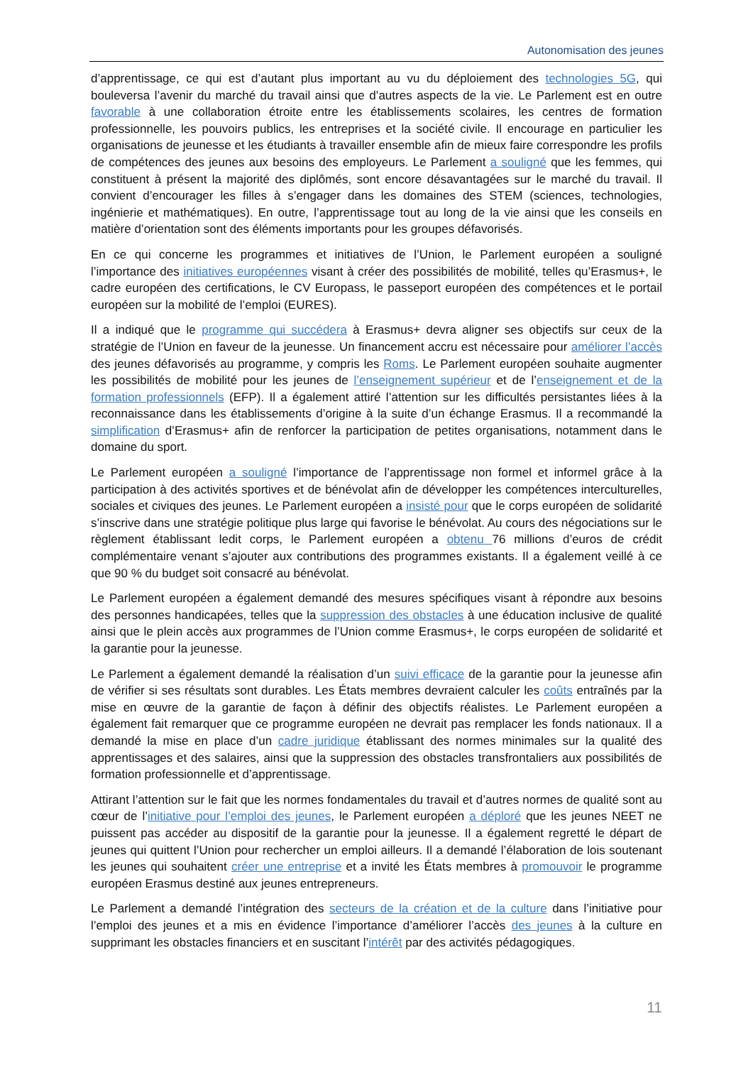Autonomisation des jeunes
d’apprentissage, ce qui est d’autant plus important au vu du déploiement des technologies 5G, qui bouleversa l’avenir du marché du travail ainsi que d’autres aspects de la vie. Le Parlement est en outre favorable à une collaboration étroite entre les établissements scolaires, les centres de formation professionnelle, les pouvoirs publics, les entreprises et la société civile. Il encourage en particulier les organisations de jeunesse et les étudiants à travailler ensemble afin de mieux faire correspondre les profils de compétences des jeunes aux besoins des employeurs. Le Parlement a souligné que les femmes, qui constituent à présent la majorité des diplômés, sont encore désavantagées sur le marché du travail. Il convient d’encourager les filles à s’engager dans les domaines des STEM (sciences, technologies, ingénierie et mathématiques). En outre, l’apprentissage tout au long de la vie ainsi que les conseils en matière d’orientation sont des éléments importants pour les groupes défavorisés.
En ce qui concerne les programmes et initiatives de l’Union, le Parlement européen a souligné l’importance des initiatives européennes visant à créer des possibilités de mobilité, telles qu’Erasmus+, le cadre européen des certifications, le CV Europass, le passeport européen des compétences et le portail européen sur la mobilité de l’emploi (EURES).
Il a indiqué que le programme qui succédera à Erasmus+ devra aligner ses objectifs sur ceux de la stratégie de l’Union en faveur de la jeunesse. Un financement accru est nécessaire pour améliorer l’accès des jeunes défavorisés au programme, y compris les Roms. Le Parlement européen souhaite augmenter les possibilités de mobilité pour les jeunes de l’enseignement supérieur et de l’enseignement et de la formation professionnels (EFP). Il a également attiré l’attention sur les difficultés persistantes liées à la reconnaissance dans les établissements d’origine à la suite d’un échange Erasmus. Il a recommandé la simplification d’Erasmus+ afin de renforcer la participation de petites organisations, notamment dans le domaine du sport.
Le Parlement européen a souligné l’importance de l’apprentissage non formel et informel grâce à la participation à des activités sportives et de bénévolat afin de développer les compétences interculturelles, sociales et civiques des jeunes. Le Parlement européen a insisté pour que le corps européen de solidarité s’inscrive dans une stratégie politique plus large qui favorise le bénévolat. Au cours des négociations sur le règlement établissant ledit corps, le Parlement européen a obtenu 76 millions d’euros de crédit complémentaire venant s’ajouter aux contributions des programmes existants. Il a également veillé à ce que 90 % du budget soit consacré au bénévolat.
Le Parlement européen a également demandé des mesures spécifiques visant à répondre aux besoins des personnes handicapées, telles que la suppression des obstacles à une éducation inclusive de qualité ainsi que le plein accès aux programmes de l’Union comme Erasmus+, le corps européen de solidarité et la garantie pour la jeunesse.
Le Parlement a également demandé la réalisation d’un suivi efficace de la garantie pour la jeunesse afin de vérifier si ses résultats sont durables. Les États membres devraient calculer les coûts entraînés par la mise en œuvre de la garantie de façon à définir des objectifs réalistes. Le Parlement européen a également fait remarquer que ce programme européen ne devrait pas remplacer les fonds nationaux. Il a demandé la mise en place d’un cadre juridique établissant des normes minimales sur la qualité des apprentissages et des salaires, ainsi que la suppression des obstacles transfrontaliers aux possibilités de formation professionnelle et d’apprentissage.
Attirant l’attention sur le fait que les normes fondamentales du travail et d’autres normes de qualité sont au cœur de l’initiative pour l’emploi des jeunes, le Parlement européen a déploré que les jeunes NEET ne puissent pas accéder au dispositif de la garantie pour la jeunesse. Il a également regretté le départ de jeunes qui quittent l’Union pour rechercher un emploi ailleurs. Il a demandé l’élaboration de lois soutenant les jeunes qui souhaitent créer une entreprise et a invité les États membres à promouvoir le programme européen Erasmus destiné aux jeunes entrepreneurs.
Le Parlement a demandé l’intégration des secteurs de la création et de la culture dans l’initiative pour l’emploi des jeunes et a mis en évidence l’importance d’améliorer l’accès des jeunes à la culture en supprimant les obstacles financiers et en suscitant l’intérêt par des activités pédagogiques.
11